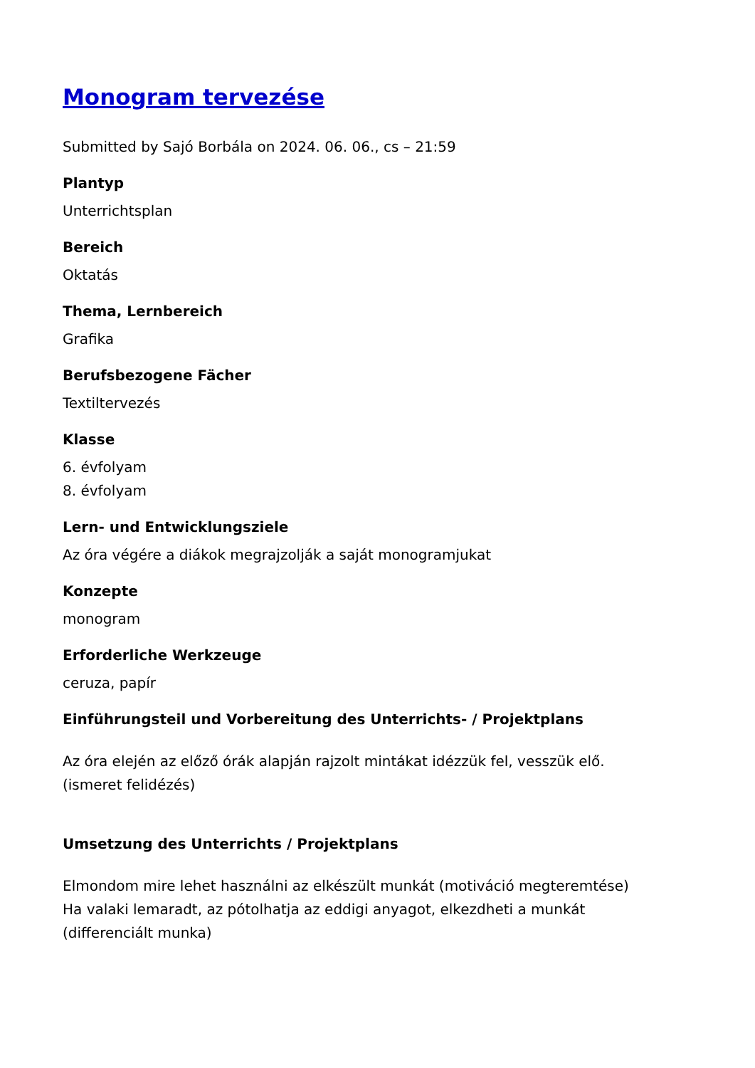Monogram tervezése
Submitted by Sajó Borbála on 2024. 06. 06., cs – 21:59
Plantyp
Unterrichtsplan
Bereich
Oktatás
Thema, Lernbereich
Grafika
Berufsbezogene Fächer
Textiltervezés
Klasse
6. évfolyam
8. évfolyam
Lern- und Entwicklungsziele
Az óra végére a diákok megrajzolják a saját monogramjukat
Konzepte
monogram
Erforderliche Werkzeuge
ceruza, papír
Einführungsteil und Vorbereitung des Unterrichts- / Projektplans
Az óra elején az előző órák alapján rajzolt mintákat idézzük fel, vesszük elő.
(ismeret felidézés)
Umsetzung des Unterrichts / Projektplans
Elmondom mire lehet használni az elkészült munkát (motiváció megteremtése)
Ha valaki lemaradt, az pótolhatja az eddigi anyagot, elkezdheti a munkát
(differenciált munka)